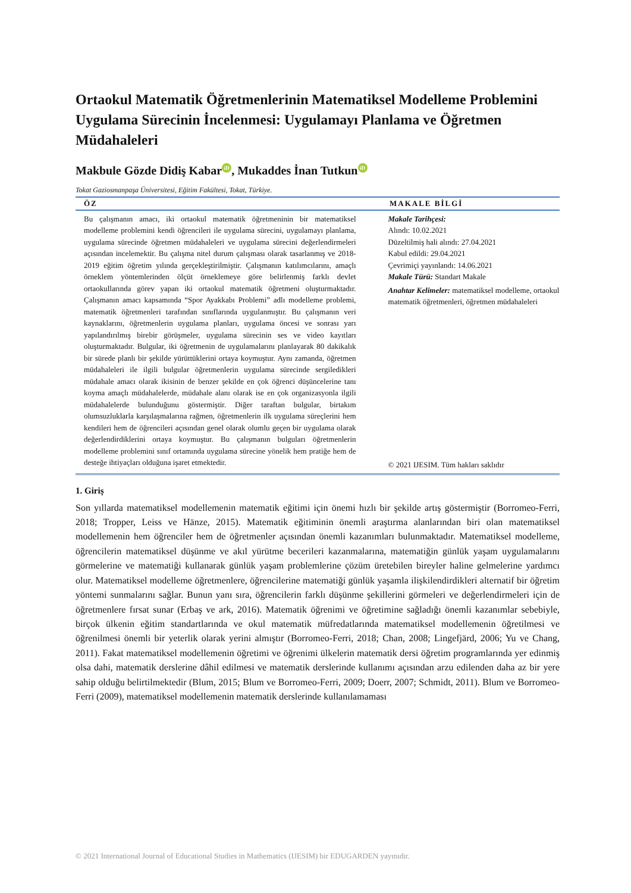Ortaokul Matematik Öğretmenlerinin Matematiksel Modelleme Problemini Uygulama Sürecinin İncelenmesi: Uygulamayı Planlama ve Öğretmen Müdahaleleri
Makbule Gözde Didiş Kabar iD, Mukaddes İnan Tutkun iD
Tokat Gaziosmanpaşa Üniversitesi, Eğitim Fakültesi, Tokat, Türkiye.
ÖZ MAKALE BİLGİ
Bu çalışmanın amacı, iki ortaokul matematik öğretmeninin bir matematiksel modelleme problemini kendi öğrencileri ile uygulama sürecini, uygulamayı planlama, uygulama sürecinde öğretmen müdahaleleri ve uygulama sürecini değerlendirmeleri açısından incelemektir. Bu çalışma nitel durum çalışması olarak tasarlanmış ve 2018-2019 eğitim öğretim yılında gerçekleştirilmiştir. Çalışmanın katılımcılarını, amaçlı örneklem yöntemlerinden ölçüt örneklemeye göre belirlenmiş farklı devlet ortaokullarında görev yapan iki ortaokul matematik öğretmeni oluşturmaktadır. Çalışmanın amacı kapsamında “Spor Ayakkabı Problemi” adlı modelleme problemi, matematik öğretmenleri tarafından sınıflarında uygulanmıştır. Bu çalışmanın veri kaynaklarını, öğretmenlerin uygulama planları, uygulama öncesi ve sonrası yarı yapılandırılmış birebir görüşmeler, uygulama sürecinin ses ve video kayıtları oluşturmaktadır. Bulgular, iki öğretmenin de uygulamalarını planlayarak 80 dakikalık bir sürede planlı bir şekilde yürüttüklerini ortaya koymuştur. Aynı zamanda, öğretmen müdahaleleri ile ilgili bulgular öğretmenlerin uygulama sürecinde sergiledikleri müdahale amacı olarak ikisinin de benzer şekilde en çok öğrenci düşüncelerine tanı koyma amaçlı müdahalelerde, müdahale alanı olarak ise en çok organizasyonla ilgili müdahalelerde bulunduğunu göstermiştir. Diğer taraftan bulgular, birtakım olumsuzluklarla karşılaşmalarına rağmen, öğretmenlerin ilk uygulama süreçlerini hem kendileri hem de öğrencileri açısından genel olarak olumlu geçen bir uygulama olarak değerlendirdiklerini ortaya koymuştur. Bu çalışmanın bulguları öğretmenlerin modelleme problemini sınıf ortamında uygulama sürecine yönelik hem pratiğe hem de desteğe ihtiyaçları olduğuna işaret etmektedir.
Makale Tarihçesi:
Alındı: 10.02.2021
Düzeltilmiş hali alındı: 27.04.2021
Kabul edildi: 29.04.2021
Çevrimiçi yayınlandı: 14.06.2021
Makale Türü: Standart Makale
Anahtar Kelimeler: matematiksel modelleme, ortaokul matematik öğretmenleri, öğretmen müdahaleleri
© 2021 IJESIM. Tüm hakları saklıdır
1. Giriş
Son yıllarda matematiksel modellemenin matematik eğitimi için önemi hızlı bir şekilde artış göstermiştir (Borromeo-Ferri, 2018; Tropper, Leiss ve Hänze, 2015). Matematik eğitiminin önemli araştırma alanlarından biri olan matematiksel modellemenin hem öğrenciler hem de öğretmenler açısından önemli kazanımları bulunmaktadır. Matematiksel modelleme, öğrencilerin matematiksel düşünme ve akıl yürütme becerileri kazanmalarına, matematiğin günlük yaşam uygulamalarını görmelerine ve matematiği kullanarak günlük yaşam problemlerine çözüm üretebilen bireyler haline gelmelerine yardımcı olur. Matematiksel modelleme öğretmenlere, öğrencilerine matematiği günlük yaşamla ilişkilendirdikleri alternatif bir öğretim yöntemi sunmalarını sağlar. Bunun yanı sıra, öğrencilerin farklı düşünme şekillerini görmeleri ve değerlendirmeleri için de öğretmenlere fırsat sunar (Erbaş ve ark, 2016). Matematik öğrenimi ve öğretimine sağladığı önemli kazanımlar sebebiyle, birçok ülkenin eğitim standartlarında ve okul matematik müfredatlarında matematiksel modellemenin öğretilmesi ve öğrenilmesi önemli bir yeterlik olarak yerini almıştır (Borromeo-Ferri, 2018; Chan, 2008; Lingefjärd, 2006; Yu ve Chang, 2011). Fakat matematiksel modellemenin öğretimi ve öğrenimi ülkelerin matematik dersi öğretim programlarında yer edinmiş olsa dahi, matematik derslerine dâhil edilmesi ve matematik derslerinde kullanımı açısından arzu edilenden daha az bir yere sahip olduğu belirtilmektedir (Blum, 2015; Blum ve Borromeo-Ferri, 2009; Doerr, 2007; Schmidt, 2011). Blum ve Borromeo-Ferri (2009), matematiksel modellemenin matematik derslerinde kullanılamaması
© 2021 International Journal of Educational Studies in Mathematics (IJESIM) bir EDUGARDEN yayınıdır.